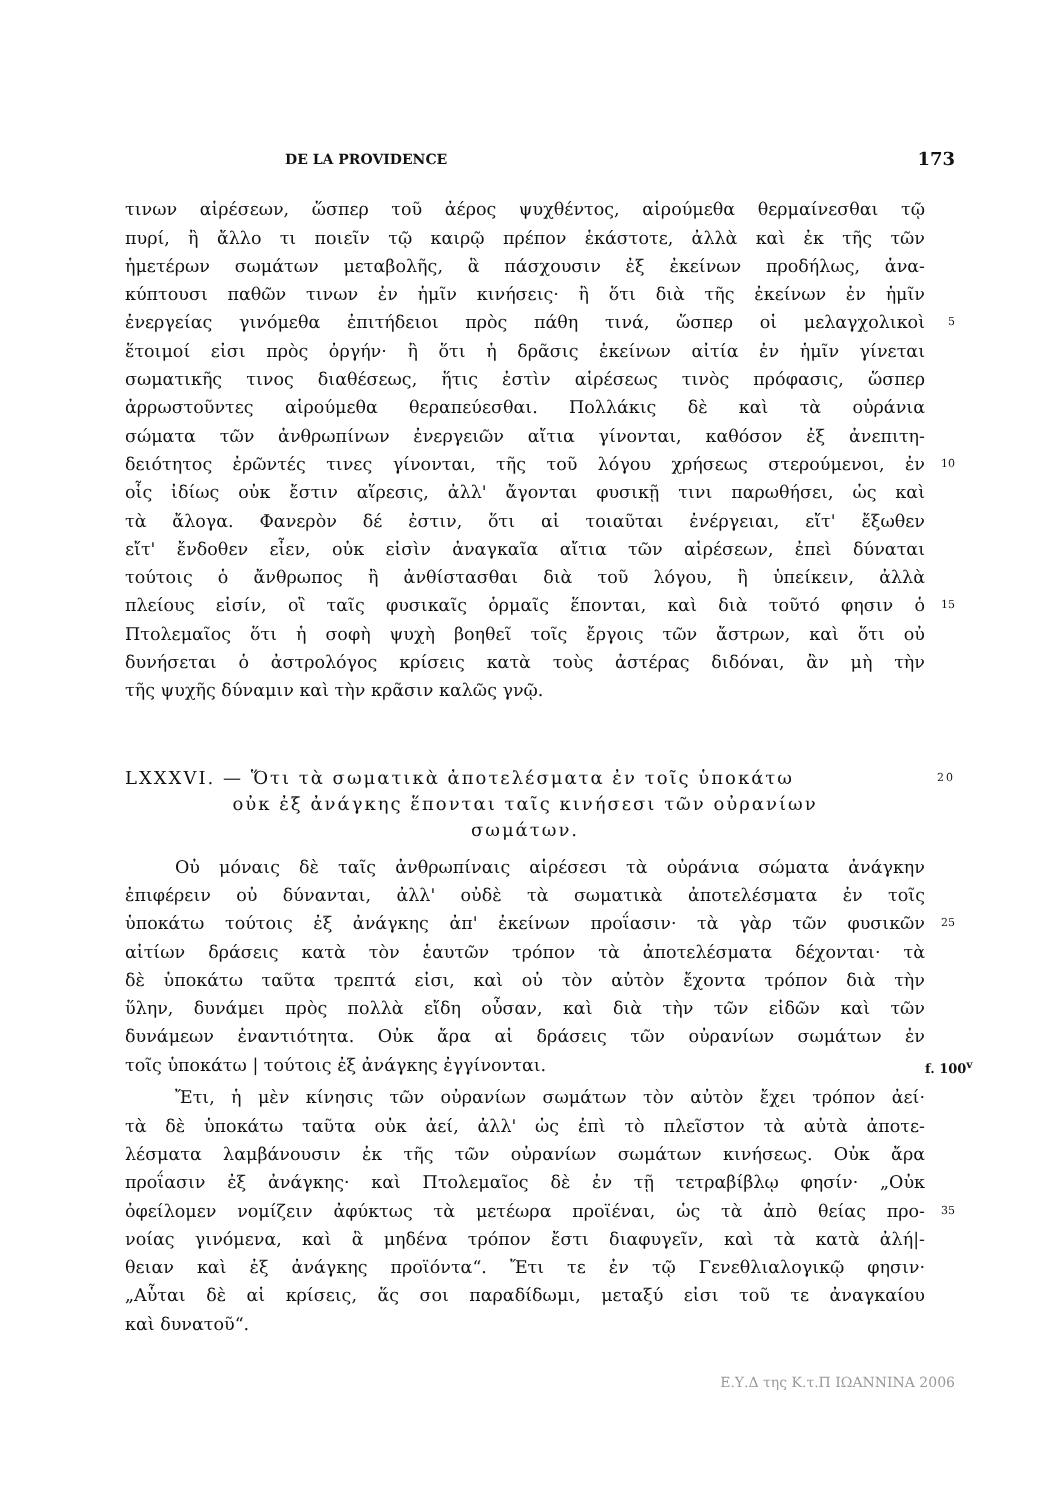DE LA PROVIDENCE 173
τινων αἱρέσεων, ὥσπερ τοῦ ἀέρος ψυχθέντος, αἱρούμεθα θερμαίνεσθαι τῷ
πυρί, ἢ ἄλλο τι ποιεῖν τῷ καιρῷ πρέπον ἑκάστοτε, ἀλλὰ καὶ ἐκ τῆς τῶν
ἡμετέρων σωμάτων μεταβολῆς, ἃ πάσχουσιν ἐξ ἐκείνων προδήλως, ἀνα-
κύπτουσι παθῶν τινων ἐν ἡμῖν κινήσεις· ἢ ὅτι διὰ τῆς ἐκείνων ἐν ἡμῖν
ἐνεργείας γινόμεθα ἐπιτήδειοι πρὸς πάθη τινά, ὥσπερ οἱ μελαγχολικοὶ 5
ἕτοιμοί εἰσι πρὸς ὀργήν· ἢ ὅτι ἡ δρᾶσις ἐκείνων αἰτία ἐν ἡμῖν γίνεται
σωματικῆς τινος διαθέσεως, ἥτις ἐστὶν αἱρέσεως τινὸς πρόφασις, ὥσπερ
ἀρρωστοῦντες αἱρούμεθα θεραπεύεσθαι. Πολλάκις δὲ καὶ τὰ οὐράνια
σώματα τῶν ἀνθρωπίνων ἐνεργειῶν αἴτια γίνονται, καθόσον ἐξ ἀνεπιτη-
δειότητος ἐρῶντές τινες γίνονται, τῆς τοῦ λόγου χρήσεως στερούμενοι, ἐν 10
οἷς ἰδίως οὐκ ἔστιν αἵρεσις, ἀλλ' ἄγονται φυσικῇ τινι παρωθήσει, ὡς καὶ
τὰ ἄλογα. Φανερὸν δέ ἐστιν, ὅτι αἱ τοιαῦται ἐνέργειαι, εἴτ' ἔξωθεν
εἴτ' ἔνδοθεν εἶεν, οὐκ εἰσὶν ἀναγκαῖα αἴτια τῶν αἱρέσεων, ἐπεὶ δύναται
τούτοις ὁ ἄνθρωπος ἢ ἀνθίστασθαι διὰ τοῦ λόγου, ἢ ὑπείκειν, ἀλλὰ
πλείους εἰσίν, οἳ ταῖς φυσικαῖς ὁρμαῖς ἕπονται, καὶ διὰ τοῦτό φησιν ὁ 15
Πτολεμαῖος ὅτι ἡ σοφὴ ψυχὴ βοηθεῖ τοῖς ἔργοις τῶν ἄστρων, καὶ ὅτι οὐ
δυνήσεται ὁ ἀστρολόγος κρίσεις κατὰ τοὺς ἀστέρας διδόναι, ἂν μὴ τὴν
τῆς ψυχῆς δύναμιν καὶ τὴν κρᾶσιν καλῶς γνῷ.
LXXXVI. — Ὅτι τὰ σωματικὰ ἀποτελέσματα ἐν τοῖς ὑποκάτω 20
οὐκ ἐξ ἀνάγκης ἕπονται ταῖς κινήσεσι τῶν οὐρανίων
σωμάτων.
Οὐ μόναις δὲ ταῖς ἀνθρωπίναις αἱρέσεσι τὰ οὐράνια σώματα ἀνάγκην
ἐπιφέρειν οὐ δύνανται, ἀλλ' οὐδὲ τὰ σωματικὰ ἀποτελέσματα ἐν τοῖς
ὑποκάτω τούτοις ἐξ ἀνάγκης ἀπ' ἐκείνων προΐασιν· τὰ γὰρ τῶν φυσικῶν 25
αἰτίων δράσεις κατὰ τὸν ἑαυτῶν τρόπον τὰ ἀποτελέσματα δέχονται· τὰ
δὲ ὑποκάτω ταῦτα τρεπτά εἰσι, καὶ οὐ τὸν αὐτὸν ἔχοντα τρόπον διὰ τὴν
ὕλην, δυνάμει πρὸς πολλὰ εἴδη οὖσαν, καὶ διὰ τὴν τῶν εἰδῶν καὶ τῶν
δυνάμεων ἐναντιότητα. Οὐκ ἄρα αἱ δράσεις τῶν οὐρανίων σωμάτων ἐν
τοῖς ὑποκάτω | τούτοις ἐξ ἀνάγκης ἐγγίνονται. f. 100<sup>v</sup>
Ἔτι, ἡ μὲν κίνησις τῶν οὐρανίων σωμάτων τὸν αὐτὸν ἔχει τρόπον ἀεί·
τὰ δὲ ὑποκάτω ταῦτα οὐκ ἀεί, ἀλλ' ὡς ἐπὶ τὸ πλεῖστον τὰ αὐτὰ ἀποτε-
λέσματα λαμβάνουσιν ἐκ τῆς τῶν οὐρανίων σωμάτων κινήσεως. Οὐκ ἄρα
προΐασιν ἐξ ἀνάγκης· καὶ Πτολεμαῖος δὲ ἐν τῇ τετραβίβλῳ φησίν· „Οὐκ
ὀφείλομεν νομίζειν ἀφύκτως τὰ μετέωρα προϊέναι, ὡς τὰ ἀπὸ θείας προ- 35
νοίας γινόμενα, καὶ ἃ μηδένα τρόπον ἔστι διαφυγεῖν, καὶ τὰ κατὰ ἀλή|-
θειαν καὶ ἐξ ἀνάγκης προϊόντα“. Ἔτι τε ἐν τῷ Γενεθλιαλογικῷ φησιν·
„Αὗται δὲ αἱ κρίσεις, ἅς σοι παραδίδωμι, μεταξύ εἰσι τοῦ τε ἀναγκαίου
καὶ δυνατοῦ“.
Ε.Υ.Δ της Κ.τ.Π ΙΩΑΝΝΙΝΑ 2006